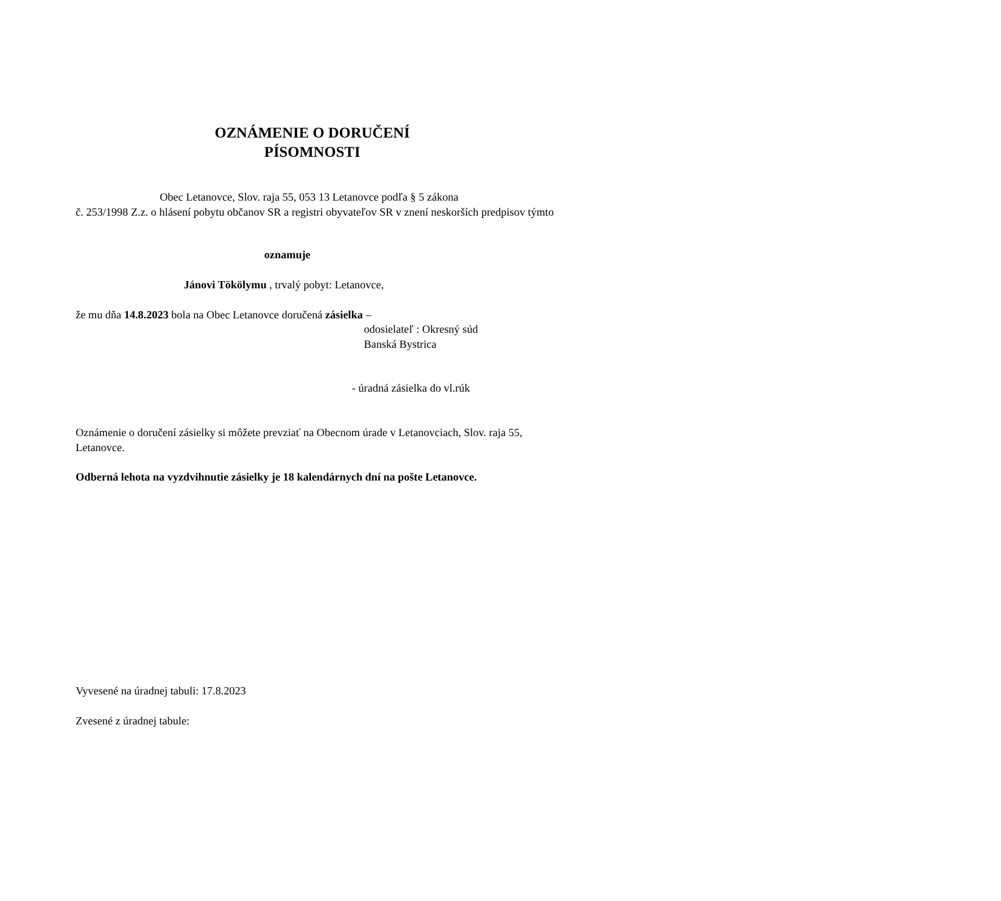OZNÁMENIE O DORUČENÍ
PÍSOMNOSTI
Obec Letanovce, Slov. raja 55, 053 13 Letanovce podľa § 5 zákona
č. 253/1998 Z.z. o hlásení pobytu občanov SR a registri obyvateľov SR v znení neskorších predpisov týmto
oznamuje
Jánovi Tökölymu , trvalý pobyt: Letanovce,
že mu dňa 14.8.2023 bola na Obec Letanovce doručená zásielka –
odosielateľ : Okresný súd
Banská Bystrica
- úradná zásielka do vl.rúk
Oznámenie o doručení zásielky si môžete prevziať na Obecnom úrade v Letanovciach, Slov. raja 55, Letanovce.
Odberná lehota na vyzdvihnutie zásielky je 18 kalendárnych dní na pošte Letanovce.
Vyvesené na úradnej tabuli: 17.8.2023
Zvesené z úradnej tabule: